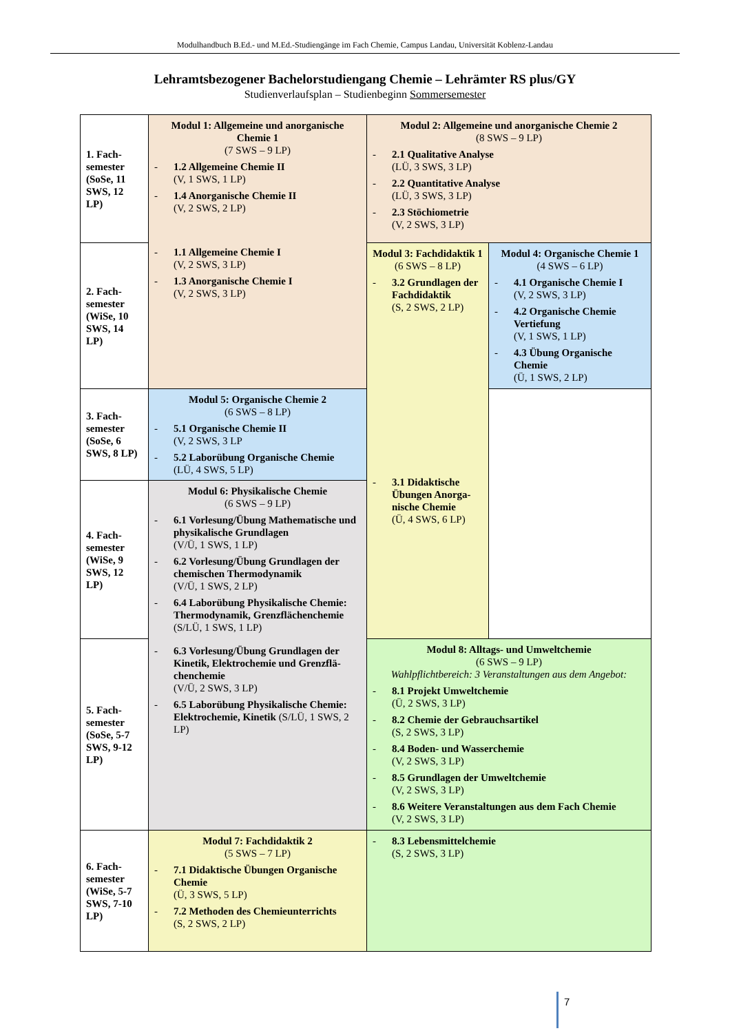Modulhandbuch B.Ed.- und M.Ed.-Studiengänge im Fach Chemie, Campus Landau, Universität Koblenz-Landau
Lehramtsbezogener Bachelorstudiengang Chemie – Lehrämter RS plus/GY
Studienverlaufsplan – Studienbeginn Sommersemester
| 1. Fach-semester (SoSe, 11 SWS, 12 LP) | Modul 1: Allgemeine und anorganische Chemie 1 (7 SWS – 9 LP) - 1.2 Allgemeine Chemie II (V, 1 SWS, 1 LP) - 1.4 Anorganische Chemie II (V, 2 SWS, 2 LP) - 1.1 Allgemeine Chemie I (V, 2 SWS, 3 LP) - 1.3 Anorganische Chemie I (V, 2 SWS, 3 LP) | Modul 2: Allgemeine und anorganische Chemie 2 (8 SWS – 9 LP) - 2.1 Qualitative Analyse (LÜ, 3 SWS, 3 LP) - 2.2 Quantitative Analyse (LÜ, 3 SWS, 3 LP) - 2.3 Stöchiometrie (V, 2 SWS, 3 LP) | |
| 2. Fach-semester (WiSe, 10 SWS, 14 LP) | | Modul 3: Fachdidaktik 1 (6 SWS – 8 LP) - 3.2 Grundlagen der Fachdidaktik (S, 2 SWS, 2 LP) - 3.1 Didaktische Übungen Anorga-nische Chemie (Ü, 4 SWS, 6 LP) | Modul 4: Organische Chemie 1 (4 SWS – 6 LP) - 4.1 Organische Chemie I (V, 2 SWS, 3 LP) - 4.2 Organische Chemie Vertiefung (V, 1 SWS, 1 LP) - 4.3 Übung Organische Chemie (Ü, 1 SWS, 2 LP) |
| 3. Fach-semester (SoSe, 6 SWS, 8 LP) | Modul 5: Organische Chemie 2 (6 SWS – 8 LP) - 5.1 Organische Chemie II (V, 2 SWS, 3 LP - 5.2 Laborübung Organische Chemie (LÜ, 4 SWS, 5 LP) | | |
| 4. Fach-semester (WiSe, 9 SWS, 12 LP) | Modul 6: Physikalische Chemie (6 SWS – 9 LP) - 6.1 Vorlesung/Übung Mathematische und physikalische Grundlagen (V/Ü, 1 SWS, 1 LP) - 6.2 Vorlesung/Übung Grundlagen der chemischen Thermodynamik (V/Ü, 1 SWS, 2 LP) - 6.4 Laborübung Physikalische Chemie: Thermodynamik, Grenzflächenchemie (S/LÜ, 1 SWS, 1 LP) - 6.3 Vorlesung/Übung Grundlagen der Kinetik, Elektrochemie und Grenzflä-chenchemie (V/Ü, 2 SWS, 3 LP) - 6.5 Laborübung Physikalische Chemie: Elektrochemie, Kinetik (S/LÜ, 1 SWS, 2 LP) | | |
| 5. Fach-semester (SoSe, 5-7 SWS, 9-12 LP) | | Modul 8: Alltags- und Umweltchemie (6 SWS – 9 LP) Wahlpflichtbereich: 3 Veranstaltungen aus dem Angebot: - 8.1 Projekt Umweltchemie (Ü, 2 SWS, 3 LP) - 8.2 Chemie der Gebrauchsartikel (S, 2 SWS, 3 LP) - 8.4 Boden- und Wasserchemie (V, 2 SWS, 3 LP) - 8.5 Grundlagen der Umweltchemie (V, 2 SWS, 3 LP) - 8.6 Weitere Veranstaltungen aus dem Fach Chemie (V, 2 SWS, 3 LP) | |
| 6. Fach-semester (WiSe, 5-7 SWS, 7-10 LP) | Modul 7: Fachdidaktik 2 (5 SWS – 7 LP) - 7.1 Didaktische Übungen Organische Chemie (Ü, 3 SWS, 5 LP) - 7.2 Methoden des Chemieunterrichts (S, 2 SWS, 2 LP) | - 8.3 Lebensmittelchemie (S, 2 SWS, 3 LP) | |
7